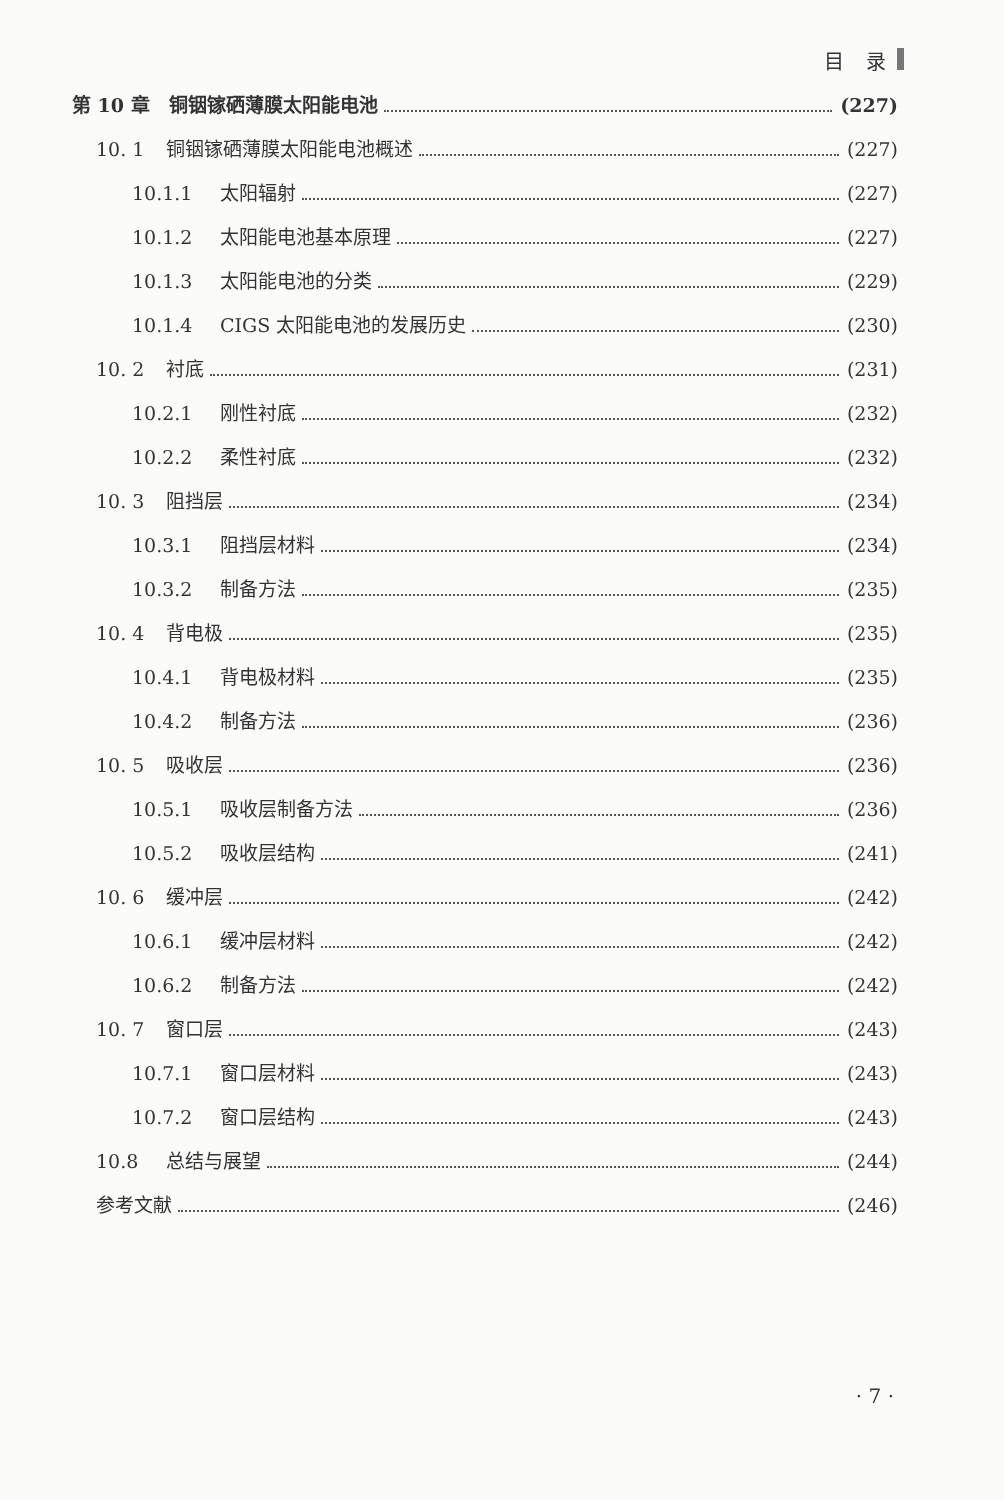目 录
第 10 章　铜铟镓硒薄膜太阳能电池 (227)
10. 1 铜铟镓硒薄膜太阳能电池概述 (227)
10.1.1 太阳辐射 (227)
10.1.2 太阳能电池基本原理 (227)
10.1.3 太阳能电池的分类 (229)
10.1.4 CIGS 太阳能电池的发展历史 (230)
10. 2 衬底 (231)
10.2.1 刚性衬底 (232)
10.2.2 柔性衬底 (232)
10. 3 阻挡层 (234)
10.3.1 阻挡层材料 (234)
10.3.2 制备方法 (235)
10. 4 背电极 (235)
10.4.1 背电极材料 (235)
10.4.2 制备方法 (236)
10. 5 吸收层 (236)
10.5.1 吸收层制备方法 (236)
10.5.2 吸收层结构 (241)
10. 6 缓冲层 (242)
10.6.1 缓冲层材料 (242)
10.6.2 制备方法 (242)
10. 7 窗口层 (243)
10.7.1 窗口层材料 (243)
10.7.2 窗口层结构 (243)
10.8 总结与展望 (244)
参考文献 (246)
· 7 ·